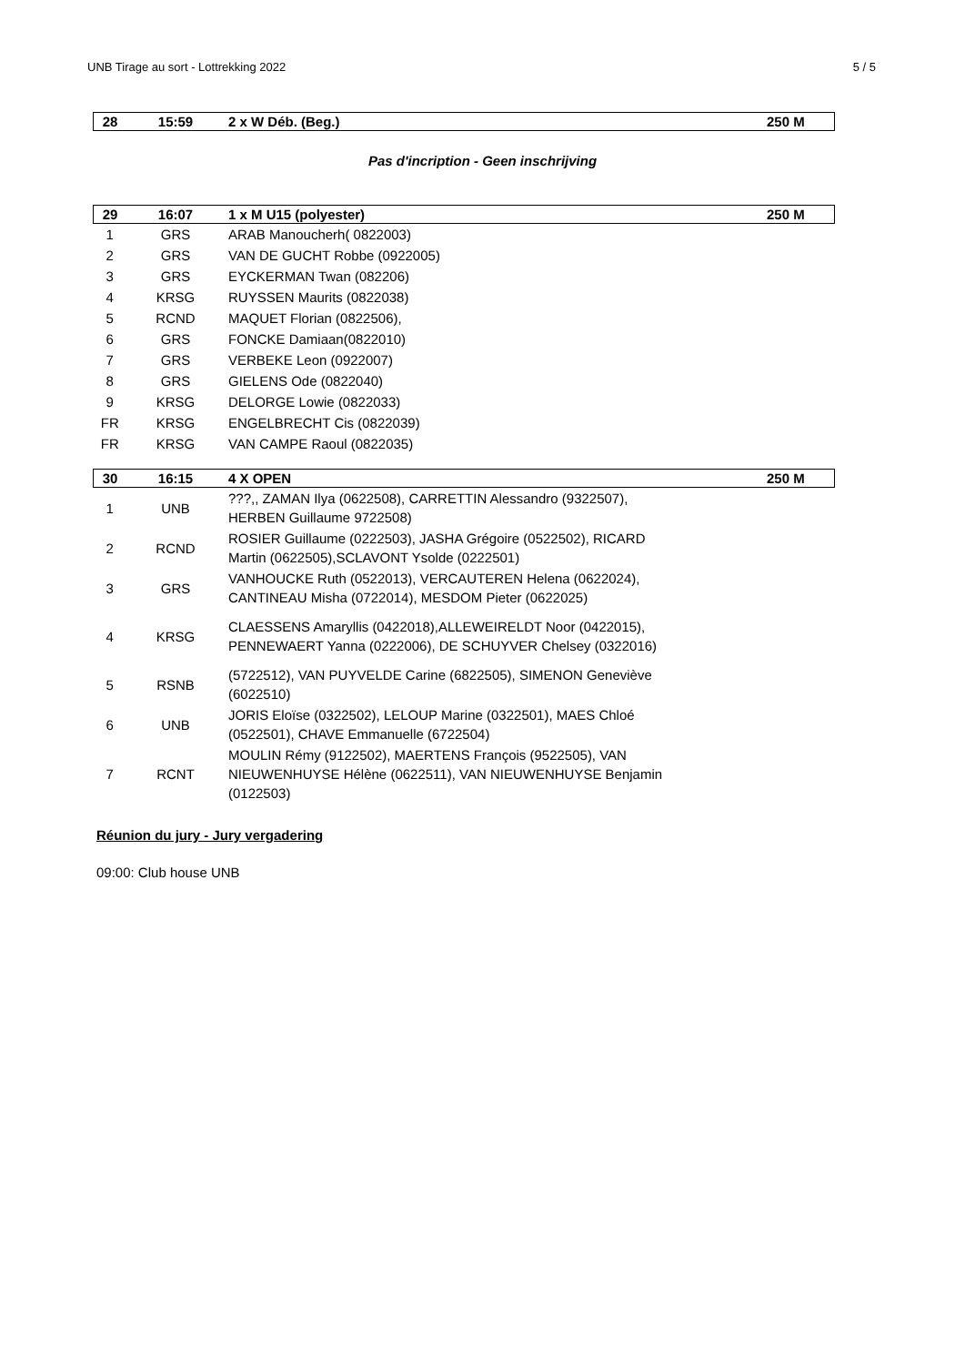UNB Tirage au sort - Lottrekking 2022 5 / 5
| 28 | 15:59 | 2 x W Déb. (Beg.) | 250 M |
| --- | --- | --- | --- |
Pas d'incription - Geen inschrijving
| 29 | 16:07 | 1 x M U15 (polyester) | 250 M |
| --- | --- | --- | --- |
| 1 | GRS | ARAB Manoucherh( 0822003) | |
| 2 | GRS | VAN DE GUCHT Robbe (0922005) | |
| 3 | GRS | EYCKERMAN Twan (082206) | |
| 4 | KRSG | RUYSSEN Maurits (0822038) | |
| 5 | RCND | MAQUET Florian (0822506), | |
| 6 | GRS | FONCKE Damiaan(0822010) | |
| 7 | GRS | VERBEKE Leon (0922007) | |
| 8 | GRS | GIELENS Ode (0822040) | |
| 9 | KRSG | DELORGE Lowie (0822033) | |
| FR | KRSG | ENGELBRECHT Cis (0822039) | |
| FR | KRSG | VAN CAMPE Raoul (0822035) | |
| 30 | 16:15 | 4 X OPEN | 250 M |
| --- | --- | --- | --- |
| 1 | UNB | ???,, ZAMAN Ilya (0622508), CARRETTIN Alessandro (9322507), HERBEN Guillaume 9722508) | |
| 2 | RCND | ROSIER Guillaume (0222503), JASHA Grégoire (0522502), RICARD Martin (0622505),SCLAVONT Ysolde (0222501) | |
| 3 | GRS | VANHOUCKE Ruth (0522013), VERCAUTEREN Helena (0622024), CANTINEAU Misha (0722014), MESDOM Pieter (0622025) | |
| 4 | KRSG | CLAESSENS Amaryllis (0422018),ALLEWEIRELDT Noor (0422015), PENNEWAERT Yanna (0222006), DE SCHUYVER Chelsey (0322016) | |
| 5 | RSNB | (5722512), VAN PUYVELDE Carine (6822505), SIMENON Geneviève (6022510) | |
| 6 | UNB | JORIS Eloïse (0322502), LELOUP Marine (0322501), MAES Chloé (0522501), CHAVE Emmanuelle (6722504) | |
| 7 | RCNT | MOULIN Rémy (9122502), MAERTENS François (9522505), VAN NIEUWENHUYSE Hélène (0622511), VAN NIEUWENHUYSE Benjamin (0122503) | |
Réunion du jury - Jury vergadering
09:00: Club house UNB